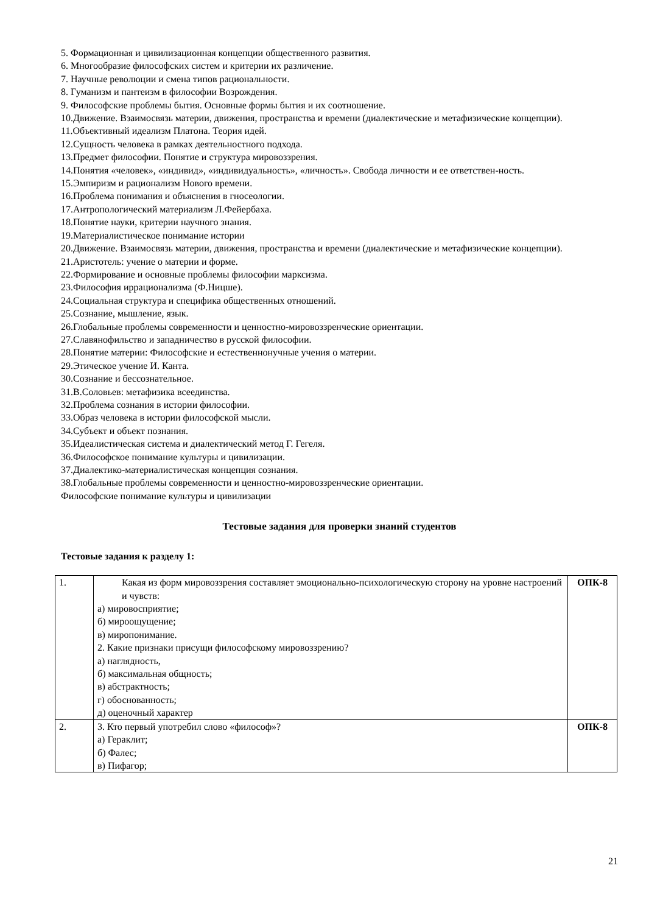5. Формационная и цивилизационная концепции общественного развития.
6. Многообразие философских систем и критерии их различение.
7. Научные революции и смена типов рациональности.
8. Гуманизм и пантеизм в философии Возрождения.
9. Философские проблемы бытия. Основные формы бытия и их соотношение.
10.Движение. Взаимосвязь материи, движения, пространства и времени (диалектические и метафизические концепции).
11.Объективный идеализм Платона. Теория идей.
12.Сущность человека в рамках деятельностного подхода.
13.Предмет философии. Понятие и структура мировоззрения.
14.Понятия «человек», «индивид», «индивидуальность», «личность». Свобода личности и ее ответствен-ность.
15.Эмпиризм и рационализм Нового времени.
16.Проблема понимания и объяснения в гносеологии.
17.Антропологический материализм Л.Фейербаха.
18.Понятие науки, критерии научного знания.
19.Материалистическое понимание истории
20.Движение. Взаимосвязь материи, движения, пространства и времени (диалектические и метафизические концепции).
21.Аристотель: учение о материи и форме.
22.Формирование и основные проблемы философии марксизма.
23.Философия иррационализма (Ф.Ницше).
24.Социальная структура и специфика общественных отношений.
25.Сознание, мышление, язык.
26.Глобальные проблемы современности и ценностно-мировоззренческие ориентации.
27.Славянофильство и западничество в русской философии.
28.Понятие материи: Философские и естественнонучные учения о материи.
29.Этическое учение И. Канта.
30.Сознание и бессознательное.
31.В.Соловьев: метафизика всеединства.
32.Проблема сознания в истории философии.
33.Образ человека в истории философской мысли.
34.Субъект и объект познания.
35.Идеалистическая система и диалектический метод Г. Гегеля.
36.Философское понимание культуры и цивилизации.
37.Диалектико-материалистическая концепция сознания.
38.Глобальные проблемы современности и ценностно-мировоззренческие ориентации.
Философские понимание культуры и цивилизации
Тестовые задания для проверки знаний студентов
Тестовые задания к разделу 1:
| 1. | Какая из форм мировоззрения составляет эмоционально-психологическую сторону на уровне настроений и чувств: а) мировосприятие; б) мироощущение; в) миропонимание. 2. Какие признаки присущи философскому мировоззрению? а) наглядность, б) максимальная общность; в) абстрактность; г) обоснованность; д) оценочный характер | ОПК-8 |
| 2. | 3. Кто первый употребил слово «философ»? а) Гераклит; б) Фалес; в) Пифагор; | ОПК-8 |
21